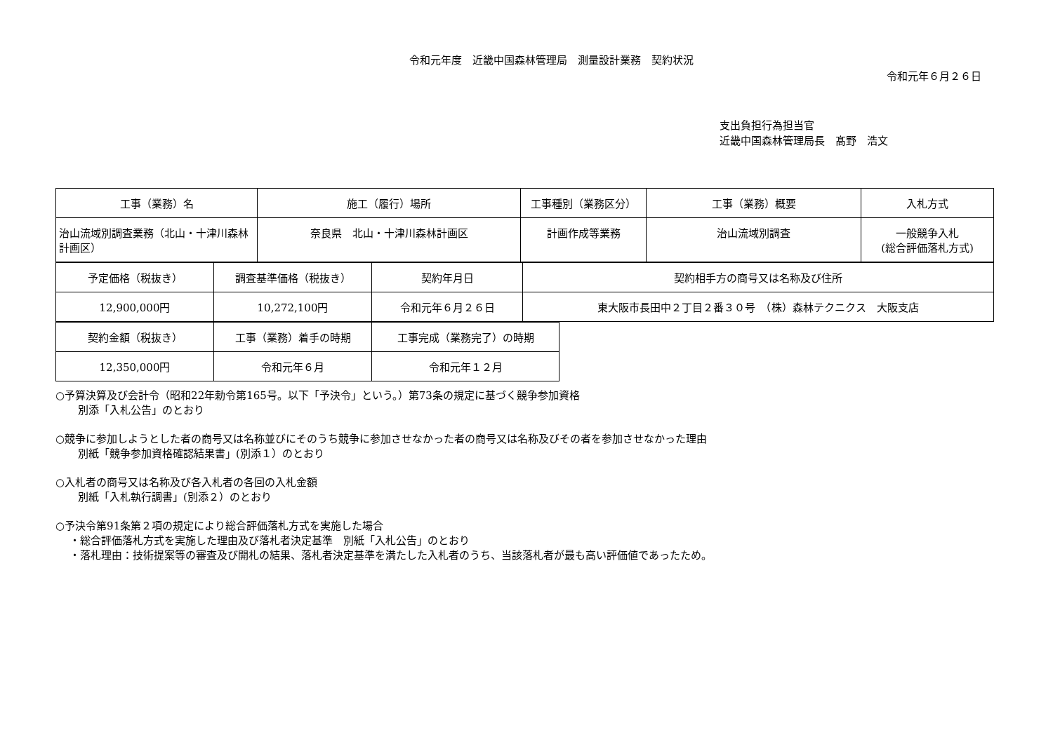令和元年度　近畿中国森林管理局　測量設計業務　契約状況
令和元年６月２６日
支出負担行為担当官
近畿中国森林管理局長　髙野　浩文
| 工事（業務）名 | 施工（履行）場所 | 工事種別（業務区分） | 工事（業務）概要 | 入札方式 |
| --- | --- | --- | --- | --- |
| 治山流域別調査業務（北山・十津川森林計画区） | 奈良県 北山・十津川森林計画区 | 計画作成等業務 | 治山流域別調査 | 一般競争入札 (総合評価落札方式) |
| 予定価格（税抜き） | 調査基準価格（税抜き） | 契約年月日 | 契約相手方の商号又は名称及び住所 |
| --- | --- | --- | --- |
| 12,900,000円 | 10,272,100円 | 令和元年６月２６日 | 東大阪市長田中２丁目２番３０号 （株）森林テクニクス 大阪支店 |
| 契約金額（税抜き） | 工事（業務）着手の時期 | 工事完成（業務完了）の時期 |
| --- | --- | --- |
| 12,350,000円 | 令和元年６月 | 令和元年１２月 |
○予算決算及び会計令（昭和22年勅令第165号。以下「予決令」という。）第73条の規定に基づく競争参加資格
別添「入札公告」のとおり
○競争に参加しようとした者の商号又は名称並びにそのうち競争に参加させなかった者の商号又は名称及びその者を参加させなかった理由
別紙「競争参加資格確認結果書」(別添１）のとおり
○入札者の商号又は名称及び各入札者の各回の入札金額
別紙「入札執行調書」(別添２）のとおり
○予決令第91条第２項の規定により総合評価落札方式を実施した場合
・総合評価落札方式を実施した理由及び落札者決定基準　別紙「入札公告」のとおり
・落札理由：技術提案等の審査及び開札の結果、落札者決定基準を満たした入札者のうち、当該落札者が最も高い評価値であったため。